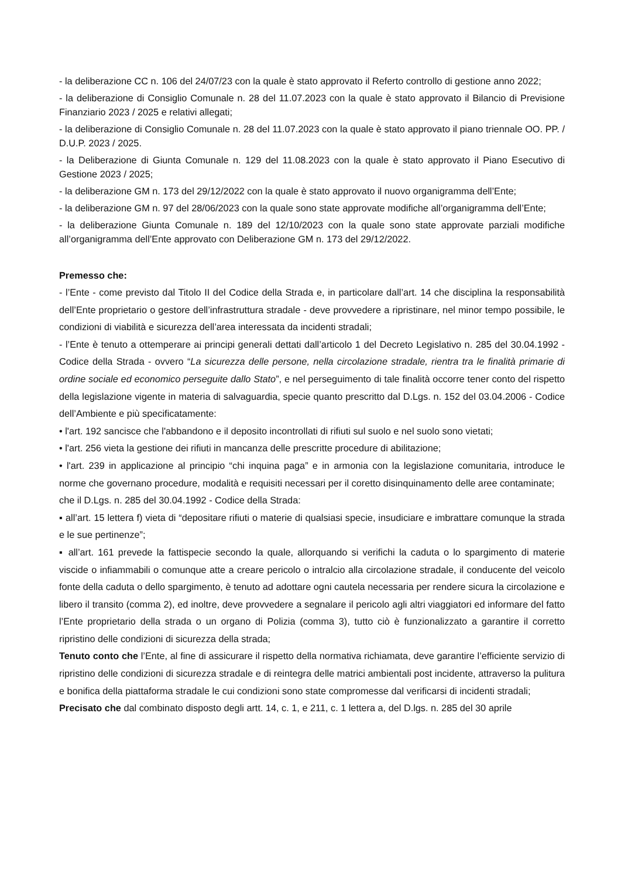- la deliberazione CC n. 106 del 24/07/23 con la quale è stato approvato il Referto controllo di gestione anno 2022;
- la deliberazione di Consiglio Comunale n. 28 del 11.07.2023 con la quale è stato approvato il Bilancio di Previsione Finanziario 2023 / 2025 e relativi allegati;
- la deliberazione di Consiglio Comunale n. 28 del 11.07.2023 con la quale è stato approvato il piano triennale OO. PP. / D.U.P. 2023 / 2025.
- la Deliberazione di Giunta Comunale n. 129 del 11.08.2023 con la quale è stato approvato il Piano Esecutivo di Gestione 2023 / 2025;
- la deliberazione GM n. 173 del 29/12/2022 con la quale è stato approvato il nuovo organigramma dell’Ente;
- la deliberazione GM n. 97 del 28/06/2023 con la quale sono state approvate modifiche all’organigramma dell’Ente;
- la deliberazione Giunta Comunale n. 189 del 12/10/2023 con la quale sono state approvate parziali modifiche all’organigramma dell’Ente approvato con Deliberazione GM n. 173 del 29/12/2022.
Premesso che:
- l’Ente - come previsto dal Titolo II del Codice della Strada e, in particolare dall’art. 14 che disciplina la responsabilità dell’Ente proprietario o gestore dell’infrastruttura stradale - deve provvedere a ripristinare, nel minor tempo possibile, le condizioni di viabilità e sicurezza dell’area interessata da incidenti stradali;
- l’Ente è tenuto a ottemperare ai principi generali dettati dall’articolo 1 del Decreto Legislativo n. 285 del 30.04.1992 - Codice della Strada - ovvero “La sicurezza delle persone, nella circolazione stradale, rientra tra le finalità primarie di ordine sociale ed economico perseguite dallo Stato”, e nel perseguimento di tale finalità occorre tener conto del rispetto della legislazione vigente in materia di salvaguardia, specie quanto prescritto dal D.Lgs. n. 152 del 03.04.2006 - Codice dell’Ambiente e più specificatamente:
• l'art. 192 sancisce che l'abbandono e il deposito incontrollati di rifiuti sul suolo e nel suolo sono vietati;
• l'art. 256 vieta la gestione dei rifiuti in mancanza delle prescritte procedure di abilitazione;
• l'art. 239 in applicazione al principio “chi inquina paga” e in armonia con la legislazione comunitaria, introduce le norme che governano procedure, modalità e requisiti necessari per il coretto disinquinamento delle aree contaminate;
che il D.Lgs. n. 285 del 30.04.1992 - Codice della Strada:
▪ all’art. 15 lettera f) vieta di “depositare rifiuti o materie di qualsiasi specie, insudiciare e imbrattare comunque la strada e le sue pertinenze”;
▪ all’art. 161 prevede la fattispecie secondo la quale, allorquando si verifichi la caduta o lo spargimento di materie viscide o infiammabili o comunque atte a creare pericolo o intralcio alla circolazione stradale, il conducente del veicolo fonte della caduta o dello spargimento, è tenuto ad adottare ogni cautela necessaria per rendere sicura la circolazione e libero il transito (comma 2), ed inoltre, deve provvedere a segnalare il pericolo agli altri viaggiatori ed informare del fatto l’Ente proprietario della strada o un organo di Polizia (comma 3), tutto ciò è funzionalizzato a garantire il corretto ripristino delle condizioni di sicurezza della strada;
Tenuto conto che l’Ente, al fine di assicurare il rispetto della normativa richiamata, deve garantire l’efficiente servizio di ripristino delle condizioni di sicurezza stradale e di reintegra delle matrici ambientali post incidente, attraverso la pulitura e bonifica della piattaforma stradale le cui condizioni sono state compromesse dal verificarsi di incidenti stradali;
Precisato che dal combinato disposto degli artt. 14, c. 1, e 211, c. 1 lettera a, del D.lgs. n. 285 del 30 aprile